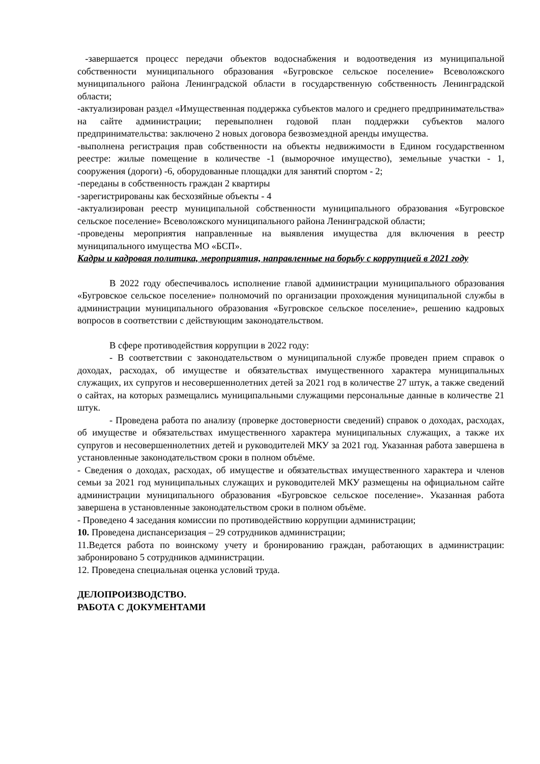-завершается процесс передачи объектов водоснабжения и водоотведения из муниципальной собственности муниципального образования «Бугровское сельское поселение» Всеволожского муниципального района Ленинградской области в государственную собственность Ленинградской области;
-актуализирован раздел «Имущественная поддержка субъектов малого и среднего предпринимательства» на сайте администрации; перевыполнен годовой план поддержки субъектов малого предпринимательства: заключено 2 новых договора безвозмездной аренды имущества.
-выполнена регистрация прав собственности на объекты недвижимости в Едином государственном реестре: жилые помещение в количестве -1 (выморочное имущество), земельные участки - 1, сооружения (дороги) -6, оборудованные площадки для занятий спортом - 2;
-переданы в собственность граждан 2 квартиры
-зарегистрированы как бесхозяйные объекты - 4
-актуализирован реестр муниципальной собственности муниципального образования «Бугровское сельское поселение» Всеволожского муниципального района Ленинградской области;
-проведены мероприятия направленные на выявления имущества для включения в реестр муниципального имущества МО «БСП».
Кадры и кадровая политика, мероприятия, направленные на борьбу с коррупцией в 2021 году
В 2022 году обеспечивалось исполнение главой администрации муниципального образования «Бугровское сельское поселение» полномочий по организации прохождения муниципальной службы в администрации муниципального образования «Бугровское сельское поселение», решению кадровых вопросов в соответствии с действующим законодательством.
В сфере противодействия коррупции в 2022 году:
- В соответствии с законодательством о муниципальной службе проведен прием справок о доходах, расходах, об имуществе и обязательствах имущественного характера муниципальных служащих, их супругов и несовершеннолетних детей за 2021 год в количестве 27 штук, а также сведений о сайтах, на которых размещались муниципальными служащими персональные данные в количестве 21 штук.
- Проведена работа по анализу (проверке достоверности сведений) справок о доходах, расходах, об имуществе и обязательствах имущественного характера муниципальных служащих, а также их супругов и несовершеннолетних детей и руководителей МКУ за 2021 год. Указанная работа завершена в установленные законодательством сроки в полном объёме.
- Сведения о доходах, расходах, об имуществе и обязательствах имущественного характера и членов семьи за 2021 год муниципальных служащих и руководителей МКУ размещены на официальном сайте администрации муниципального образования «Бугровское сельское поселение». Указанная работа завершена в установленные законодательством сроки в полном объёме.
- Проведено 4 заседания комиссии по противодействию коррупции администрации;
10. Проведена диспансеризация – 29 сотрудников администрации;
11.Ведется работа по воинскому учету и бронированию граждан, работающих в администрации: забронировано 5 сотрудников администрации.
12. Проведена специальная оценка условий труда.
ДЕЛОПРОИЗВОДСТВО.
РАБОТА С ДОКУМЕНТАМИ